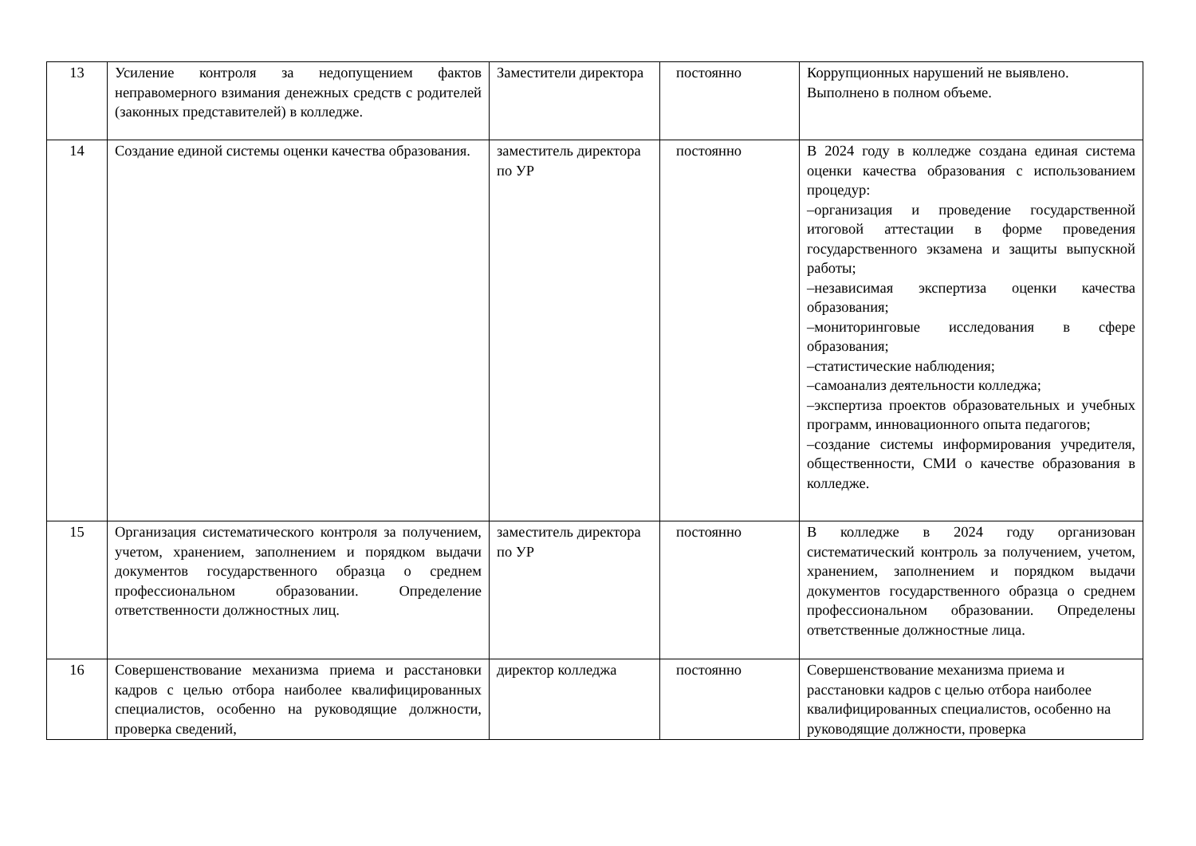| 13 | Усиление контроля за недопущением фактов неправомерного взимания денежных средств с родителей (законных представителей) в колледже. | Заместители директора | постоянно | Коррупционных нарушений не выявлено. Выполнено в полном объеме. |
| 14 | Создание единой системы оценки качества образования. | заместитель директора по УР | постоянно | В 2024 году в колледже создана единая система оценки качества образования с использованием процедур: –организация и проведение государственной итоговой аттестации в форме проведения государственного экзамена и защиты выпускной работы; –независимая экспертиза оценки качества образования; –мониторинговые исследования в сфере образования; –статистические наблюдения; –самоанализ деятельности колледжа; –экспертиза проектов образовательных и учебных программ, инновационного опыта педагогов; –создание системы информирования учредителя, общественности, СМИ о качестве образования в колледже. |
| 15 | Организация систематического контроля за получением, учетом, хранением, заполнением и порядком выдачи документов государственного образца о среднем профессиональном образовании. Определение ответственности должностных лиц. | заместитель директора по УР | постоянно | В колледже в 2024 году организован систематический контроль за получением, учетом, хранением, заполнением и порядком выдачи документов государственного образца о среднем профессиональном образовании. Определены ответственные должностные лица. |
| 16 | Совершенствование механизма приема и расстановки кадров с целью отбора наиболее квалифицированных специалистов, особенно на руководящие должности, проверка сведений, | директор колледжа | постоянно | Совершенствование механизма приема и расстановки кадров с целью отбора наиболее квалифицированных специалистов, особенно на руководящие должности, проверка |